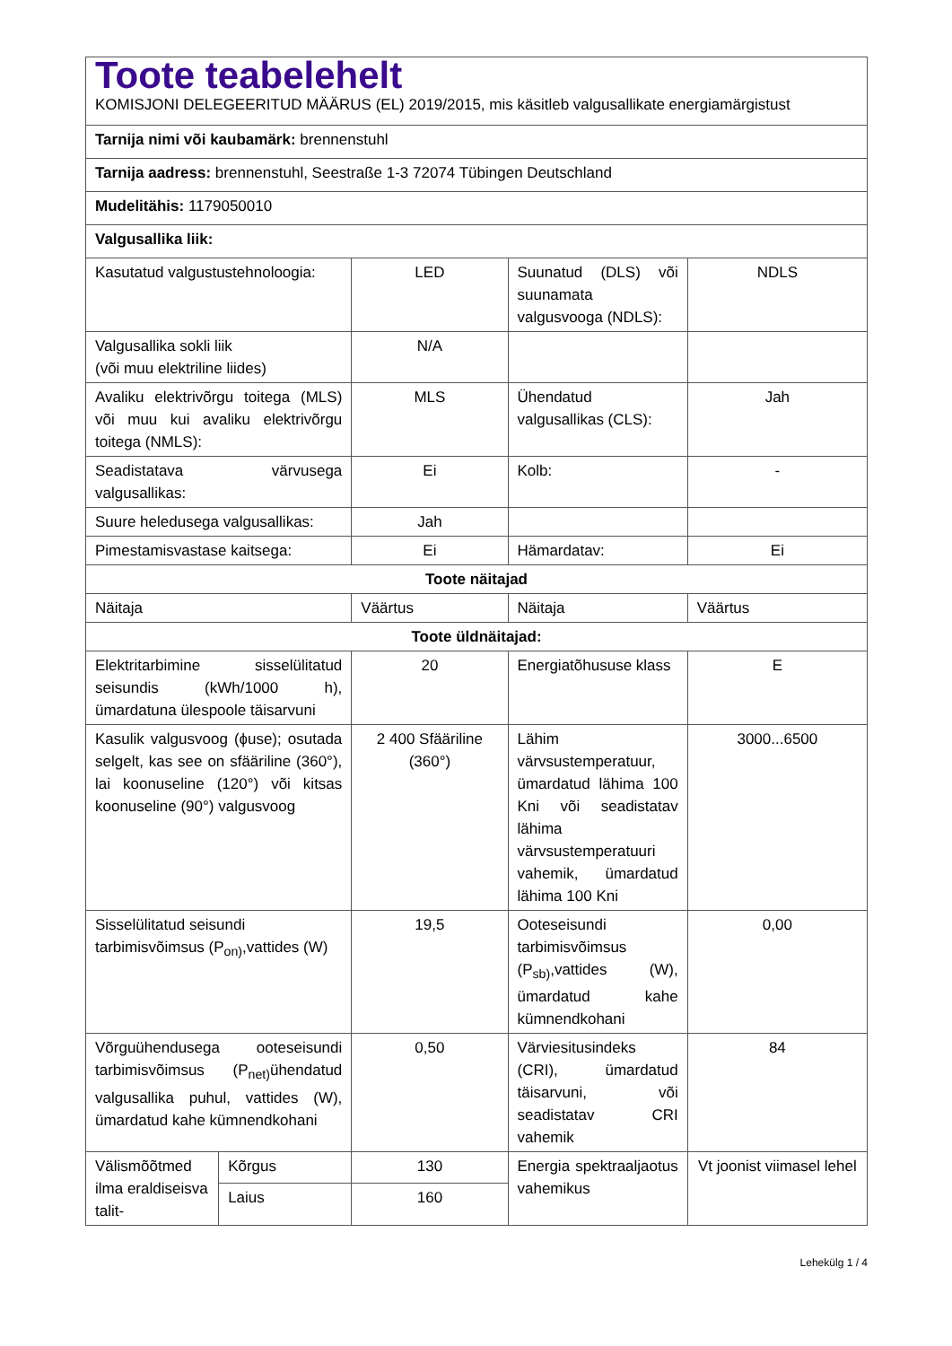| Toote teabelehelt KOMISJONI DELEGEERITUD MÄÄRUS (EL) 2019/2015, mis käsitleb valgusallikate energiamärgistust | | | | |
| Tarnija nimi või kaubamärk: brennenstuhl | | | | |
| Tarnija aadress: brennenstuhl, Seestraße 1-3 72074 Tübingen Deutschland | | | | |
| Mudelitähis: 1179050010 | | | | |
| Valgusallika liik: | | | | |
| Kasutatud valgustustehnoloogia: | | LED | Suunatud (DLS) või suunamata valgusvooga (NDLS): | NDLS |
| Valgusallika sokli liik (või muu elektriline liides) | | N/A | | |
| Avaliku elektrivõrgu toitega (MLS) või muu kui avaliku elektrivõrgu toitega (NMLS): | | MLS | Ühendatud valgusallikas (CLS): | Jah |
| Seadistatava värvusega valgusallikas: | | Ei | Kolb: | - |
| Suure heledusega valgusallikas: | | Jah | | |
| Pimestamisvastase kaitsega: | | Ei | Hämardatav: | Ei |
| Toote näitajad | | | | |
| Näitaja | | Väärtus | Näitaja | Väärtus |
| Toote üldnäitajad: | | | | |
| Elektritarbimine sisselülitatud seisundis (kWh/1000 h), ümardatuna ülespoole täisarvuni | | 20 | Energiatõhususe klass | E |
| Kasulik valgusvoog (ɸuse); osutada selgelt, kas see on sfääriline (360°), lai koonuseline (120°) või kitsas koonuseline (90°) valgusvoog | | 2 400 Sfääriline (360°) | Lähim värvsustemperatuur, ümardatud lähima 100 Kni või seadistatav lähima värvsustemperatuuri vahemik, ümardatud lähima 100 Kni | 3000...6500 |
| Sisselülitatud seisundi tarbimisvõimsus (P<sub>on)</sub>,vattides (W) | | 19,5 | Ooteseisundi tarbimisvõimsus (P<sub>sb)</sub>,vattides (W), ümardatud kahe kümnendkohani | 0,00 |
| Võrguühendusega ooteseisundi tarbimisvõimsus (P<sub>net)</sub>ühendatud valgusallika puhul, vattides (W), ümardatud kahe kümnendkohani | | 0,50 | Värviesitusindeks (CRI), ümardatud täisarvuni, või seadistatav CRI vahemik | 84 |
| Välismõõtmed ilma eraldiseisva talit- | Kõrgus | 130 | Energia spektraaljaotus vahemikus | Vt joonist viimasel lehel |
| | Laius | 160 | | |
Lehekülg 1 / 4